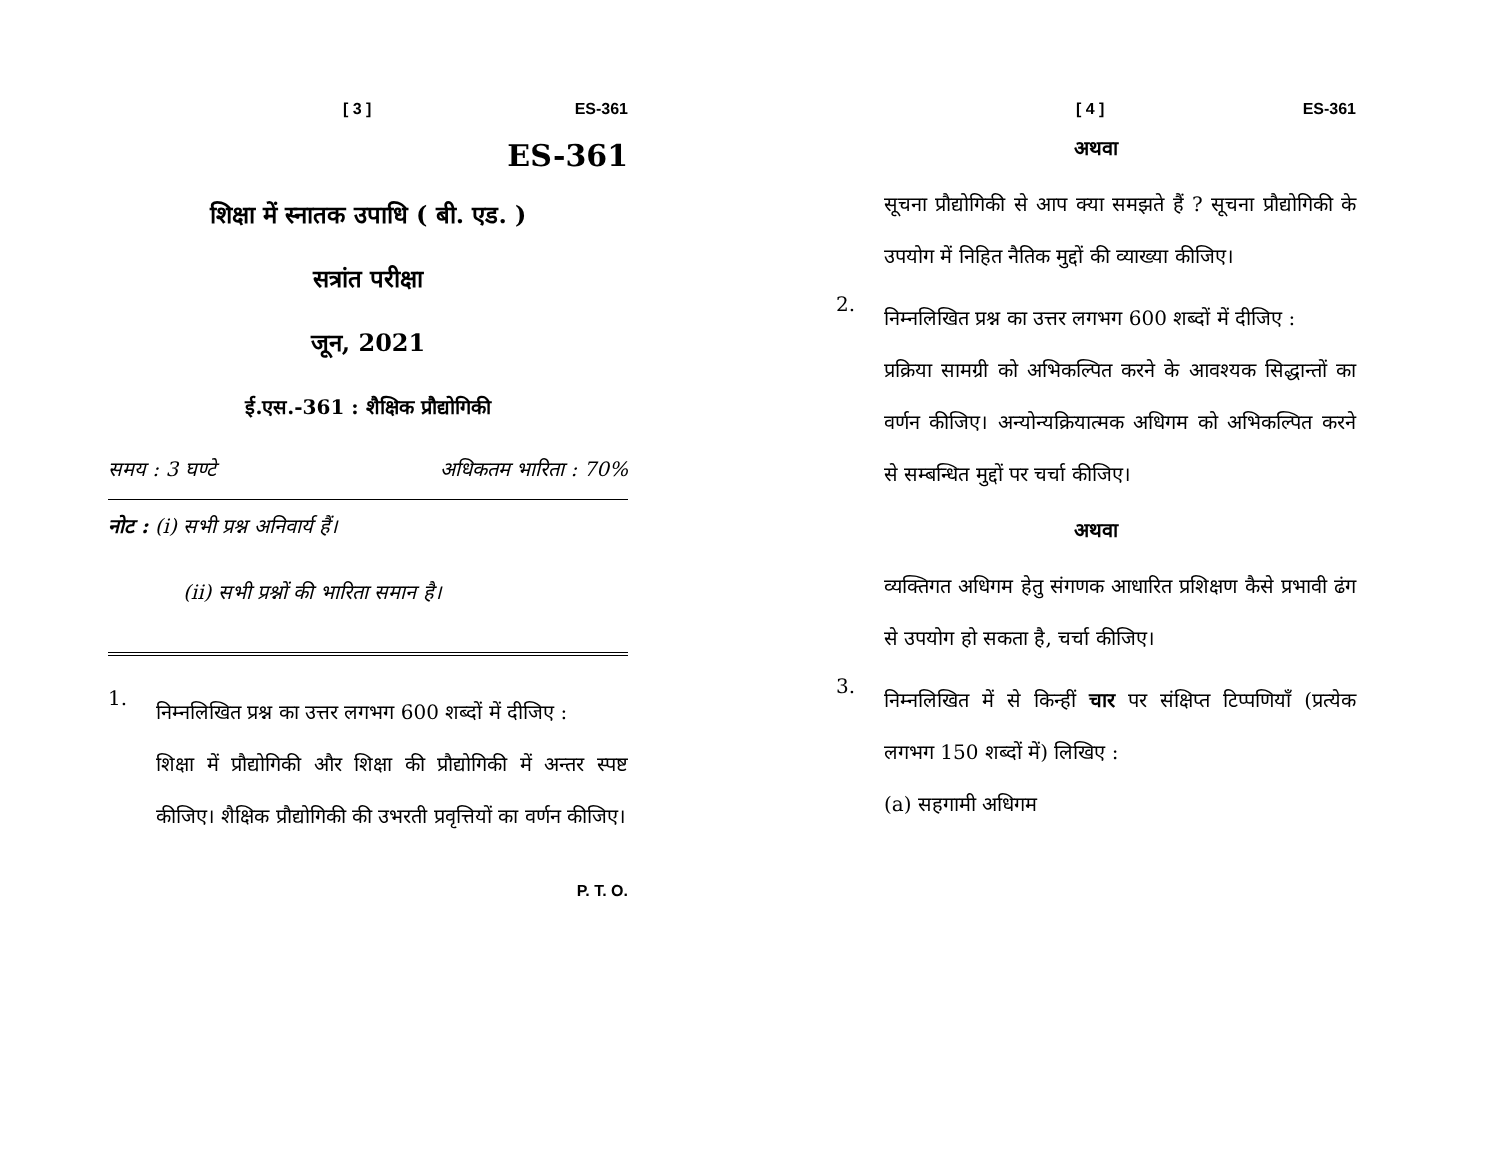[ 3 ] ES-361
ES-361
शिक्षा में स्नातक उपाधि ( बी. एड. )
सत्रांत परीक्षा
जून, 2021
ई.एस.-361 : शैक्षिक प्रौद्योगिकी
समय : 3 घण्टे अधिकतम भारिता : 70%
नोट : (i) सभी प्रश्न अनिवार्य हैं।
(ii) सभी प्रश्नों की भारिता समान है।
1.
निम्नलिखित प्रश्न का उत्तर लगभग 600 शब्दों में दीजिए :
शिक्षा में प्रौद्योगिकी और शिक्षा की प्रौद्योगिकी में अन्तर स्पष्ट कीजिए। शैक्षिक प्रौद्योगिकी की उभरती प्रवृत्तियों का वर्णन कीजिए।
P. T. O.
[ 4 ] ES-361
अथवा
सूचना प्रौद्योगिकी से आप क्या समझते हैं ? सूचना प्रौद्योगिकी के उपयोग में निहित नैतिक मुद्दों की व्याख्या कीजिए।
2.
निम्नलिखित प्रश्न का उत्तर लगभग 600 शब्दों में दीजिए :
प्रक्रिया सामग्री को अभिकल्पित करने के आवश्यक सिद्धान्तों का वर्णन कीजिए। अन्योन्यक्रियात्मक अधिगम को अभिकल्पित करने से सम्बन्धित मुद्दों पर चर्चा कीजिए।
अथवा
व्यक्तिगत अधिगम हेतु संगणक आधारित प्रशिक्षण कैसे प्रभावी ढंग से उपयोग हो सकता है, चर्चा कीजिए।
3.
निम्नलिखित में से किन्हीं चार पर संक्षिप्त टिप्पणियाँ (प्रत्येक लगभग 150 शब्दों में) लिखिए :
(a) सहगामी अधिगम